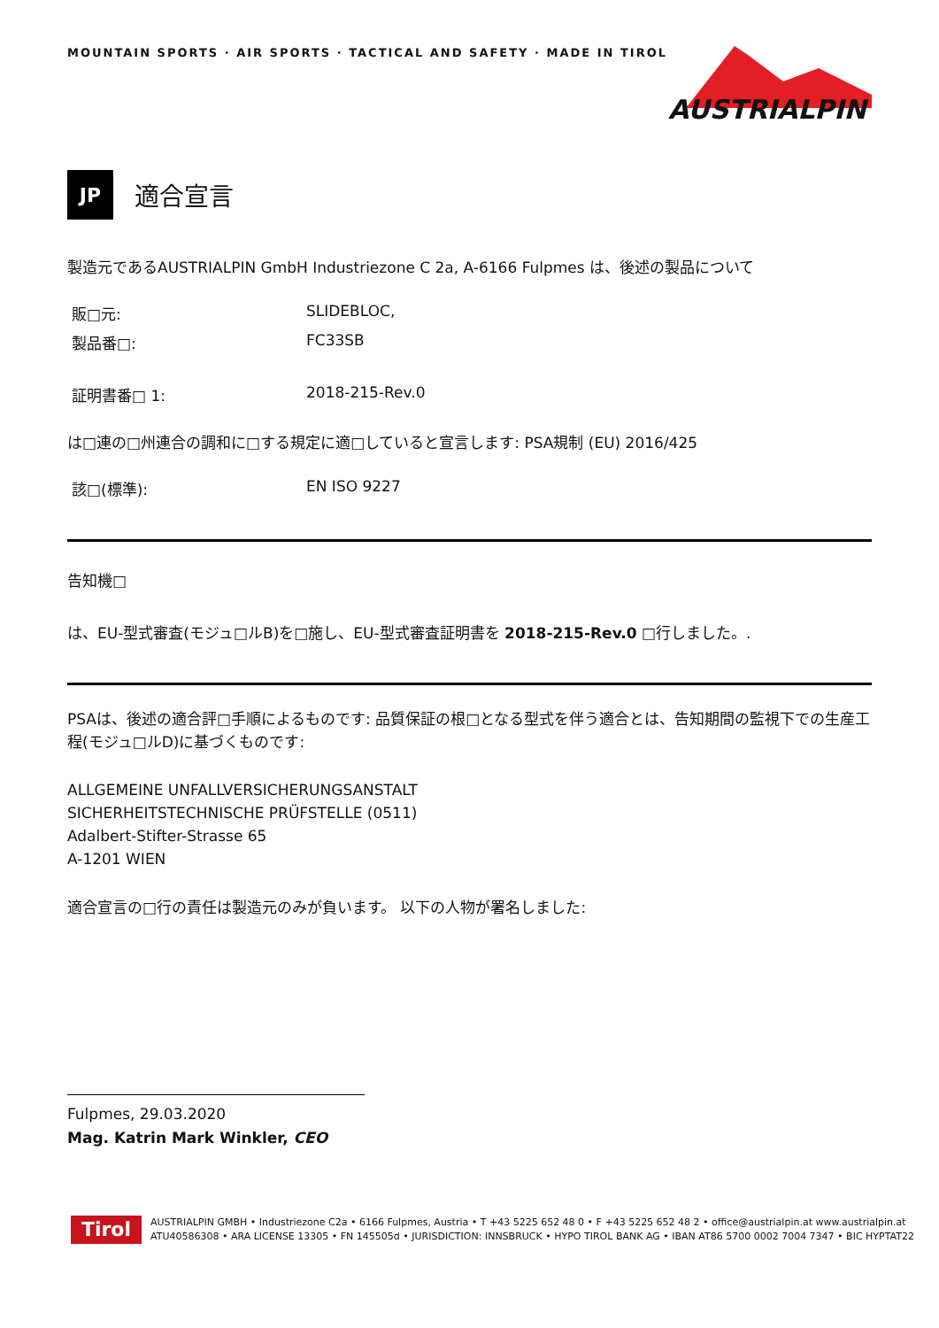MOUNTAIN SPORTS · AIR SPORTS · TACTICAL AND SAFETY · MADE IN TIROL
AUSTRIALPIN
JP
適合宣言
製造元であるAUSTRIALPIN GmbH Industriezone C 2a, A-6166 Fulpmes は、後述の製品について
販□元: SLIDEBLOC,
製品番□: FC33SB
証明書番□ 1: 2018-215-Rev.0
は□連の□州連合の調和に□する規定に適□していると宣言します: PSA規制 (EU) 2016/425
該□(標準): EN ISO 9227
告知機□
は、EU-型式審査(モジュ□ルB)を□施し、EU-型式審査証明書を 2018-215-Rev.0 □行しました。.
PSAは、後述の適合評□手順によるものです: 品質保証の根□となる型式を伴う適合とは、告知期間の監視下での生産工程(モジュ□ルD)に基づくものです:
ALLGEMEINE UNFALLVERSICHERUNGSANSTALT
SICHERHEITSTECHNISCHE PRÜFSTELLE (0511)
Adalbert-Stifter-Strasse 65
A-1201 WIEN
適合宣言の□行の責任は製造元のみが負います。 以下の人物が署名しました:
Fulpmes, 29.03.2020
Mag. Katrin Mark Winkler, CEO
Tirol
AUSTRIALPIN GMBH • Industriezone C2a • 6166 Fulpmes, Austria • T +43 5225 652 48 0 • F +43 5225 652 48 2 • office@austrialpin.at www.austrialpin.at
ATU40586308 • ARA LICENSE 13305 • FN 145505d • JURISDICTION: INNSBRUCK • HYPO TIROL BANK AG • IBAN AT86 5700 0002 7004 7347 • BIC HYPTAT22